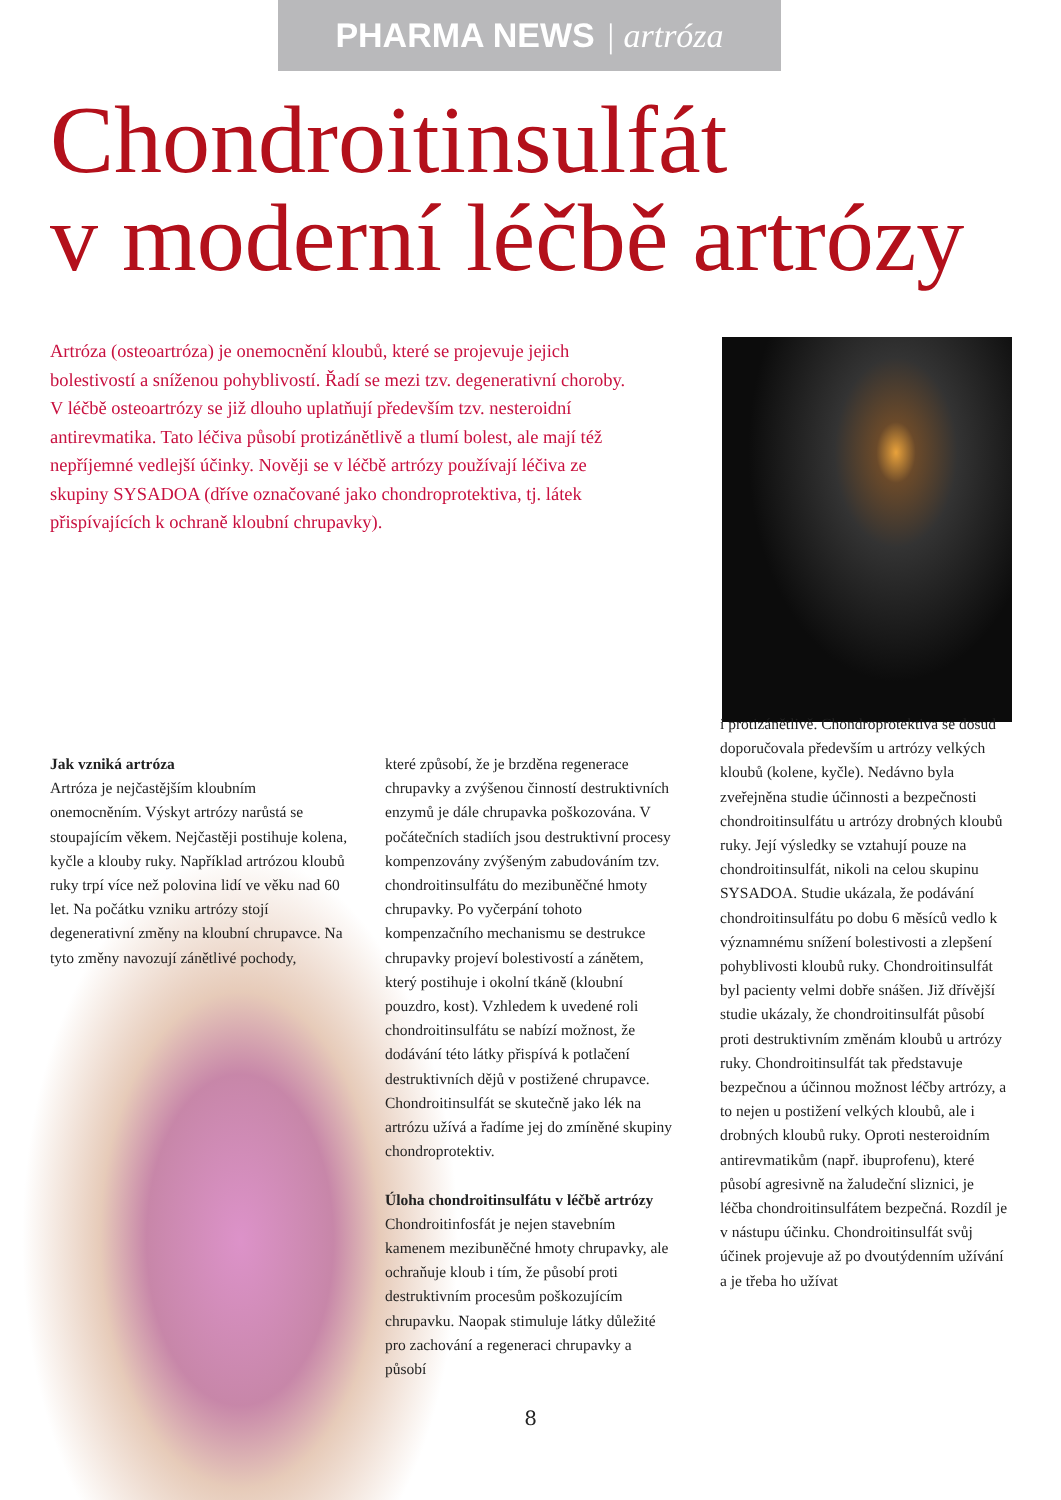PHARMA NEWS | artróza
Chondroitinsulfát
v moderní léčbě artrózy
Artróza (osteoartróza) je onemocnění kloubů, které se projevuje jejich bolestivostí a sníženou pohyblivostí. Řadí se mezi tzv. degenerativní choroby. V léčbě osteoartrózy se již dlouho uplatňují především tzv. nesteroidní antirevmatika. Tato léčiva působí protizánětlivě a tlumí bolest, ale mají též nepříjemné vedlejší účinky. Nověji se v léčbě artrózy používají léčiva ze skupiny SYSADOA (dříve označované jako chondroprotektiva, tj. látek přispívajících k ochraně kloubní chrupavky).
Jak vzniká artróza
Artróza je nejčastějším kloubním onemocněním. Výskyt artrózy narůstá se stoupajícím věkem. Nejčastěji postihuje kolena, kyčle a klouby ruky. Například artrózou kloubů ruky trpí více než polovina lidí ve věku nad 60 let. Na počátku vzniku artrózy stojí degenerativní změny na kloubní chrupavce. Na tyto změny navozují zánětlivé pochody,
které způsobí, že je brzděna regenerace chrupavky a zvýšenou činností destruktivních enzymů je dále chrupavka poškozována. V počátečních stadiích jsou destruktivní procesy kompenzovány zvýšeným zabudováním tzv. chondroitinsulfátu do mezibuněčné hmoty chrupavky. Po vyčerpání tohoto kompenzačního mechanismu se destrukce chrupavky projeví bolestivostí a zánětem, který postihuje i okolní tkáně (kloubní pouzdro, kost). Vzhledem k uvedené roli chondroitinsulfátu se nabízí možnost, že dodávání této látky přispívá k potlačení destruktivních dějů v postižené chrupavce. Chondroitinsulfát se skutečně jako lék na artrózu užívá a řadíme jej do zmíněné skupiny chondroprotektiv.
Úloha chondroitinsulfátu v léčbě artrózy
Chondroitinfosfát je nejen stavebním kamenem mezibuněčné hmoty chrupavky, ale ochraňuje kloub i tím, že působí proti destruktivním procesům poškozujícím chrupavku. Naopak stimuluje látky důležité pro zachování a regeneraci chrupavky a působí
i protizánětlivě. Chondroprotektiva se dosud doporučovala především u artrózy velkých kloubů (kolene, kyčle). Nedávno byla zveřejněna studie účinnosti a bezpečnosti chondroitinsulfátu u artrózy drobných kloubů ruky. Její výsledky se vztahují pouze na chondroitinsulfát, nikoli na celou skupinu SYSADOA. Studie ukázala, že podávání chondroitinsulfátu po dobu 6 měsíců vedlo k významnému snížení bolestivosti a zlepšení pohyblivosti kloubů ruky. Chondroitinsulfát byl pacienty velmi dobře snášen. Již dřívější studie ukázaly, že chondroitinsulfát působí proti destruktivním změnám kloubů u artrózy ruky. Chondroitinsulfát tak představuje bezpečnou a účinnou možnost léčby artrózy, a to nejen u postižení velkých kloubů, ale i drobných kloubů ruky. Oproti nesteroidním antirevmatikům (např. ibuprofenu), které působí agresivně na žaludeční sliznici, je léčba chondroitinsulfátem bezpečná. Rozdíl je v nástupu účinku. Chondroitinsulfát svůj účinek projevuje až po dvoutýdenním užívání a je třeba ho užívat
8